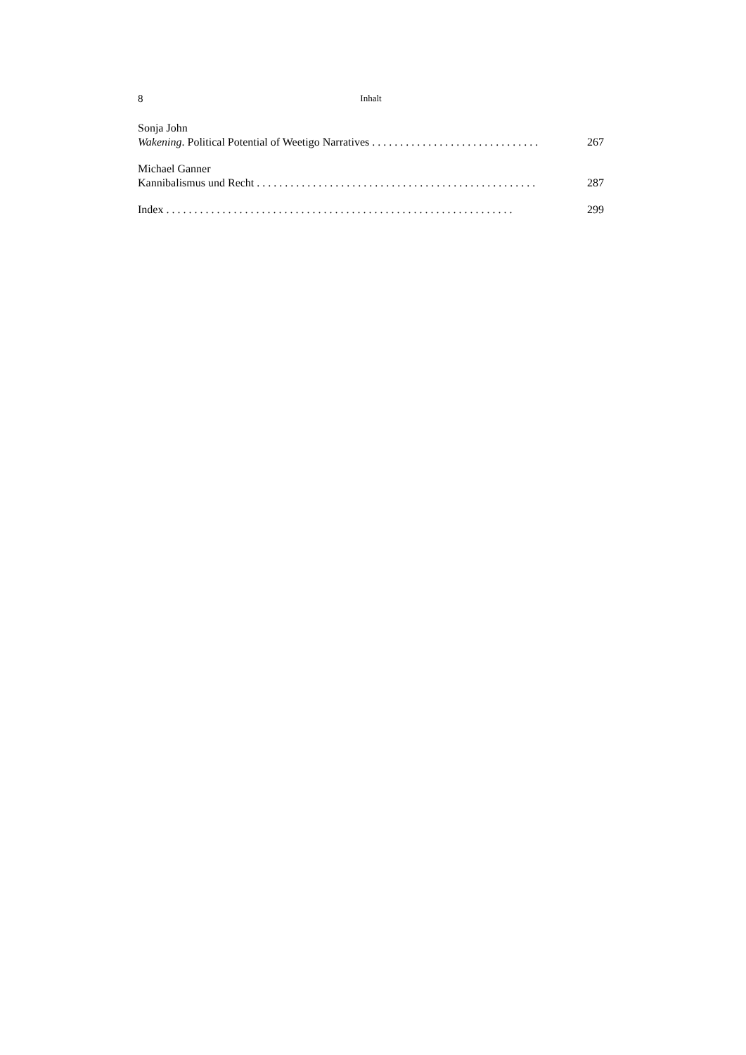8 Inhalt
Sonja John
Wakening. Political Potential of Weetigo Narratives . . . . . . . . . . . . . . . . . . . . . . . . . . . . . . 267
Michael Ganner
Kannibalismus und Recht . . . . . . . . . . . . . . . . . . . . . . . . . . . . . . . . . . . . . . . . . . . . . . . . . . 287
Index . . . . . . . . . . . . . . . . . . . . . . . . . . . . . . . . . . . . . . . . . . . . . . . . . . . . . . . . . . . . . . 299